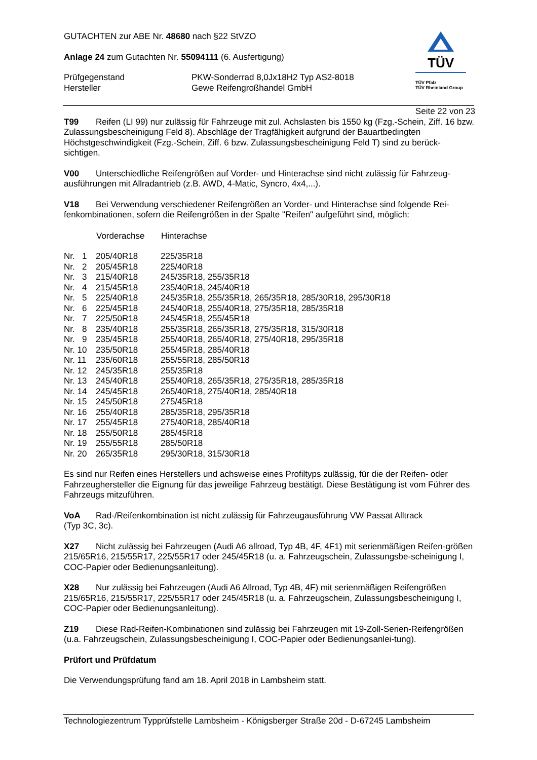TÜV
TÜV Pfalz
TÜV Rheinland Group
GUTACHTEN zur ABE Nr. 48680 nach §22 StVZO
Anlage 24 zum Gutachten Nr. 55094111 (6. Ausfertigung)
| Prüfgegenstand | PKW-Sonderrad 8,0Jx18H2 Typ AS2-8018 |
| Hersteller | Gewe Reifengroßhandel GmbH |
Seite 22 von 23
T99 Reifen (LI 99) nur zulässig für Fahrzeuge mit zul. Achslasten bis 1550 kg (Fzg.-Schein, Ziff. 16 bzw. Zulassungsbescheinigung Feld 8). Abschläge der Tragfähigkeit aufgrund der Bauartbedingten Höchstgeschwindigkeit (Fzg.-Schein, Ziff. 6 bzw. Zulassungsbescheinigung Feld T) sind zu berück-sichtigen.
V00 Unterschiedliche Reifengrößen auf Vorder- und Hinterachse sind nicht zulässig für Fahrzeug-ausführungen mit Allradantrieb (z.B. AWD, 4-Matic, Syncro, 4x4,...).
V18 Bei Verwendung verschiedener Reifengrößen an Vorder- und Hinterachse sind folgende Rei-fenkombinationen, sofern die Reifengrößen in der Spalte "Reifen" aufgeführt sind, möglich:
| | Vorderachse | Hinterachse |
| Nr. 1 | 205/40R18 | 225/35R18 |
| Nr. 2 | 205/45R18 | 225/40R18 |
| Nr. 3 | 215/40R18 | 245/35R18, 255/35R18 |
| Nr. 4 | 215/45R18 | 235/40R18, 245/40R18 |
| Nr. 5 | 225/40R18 | 245/35R18, 255/35R18, 265/35R18, 285/30R18, 295/30R18 |
| Nr. 6 | 225/45R18 | 245/40R18, 255/40R18, 275/35R18, 285/35R18 |
| Nr. 7 | 225/50R18 | 245/45R18, 255/45R18 |
| Nr. 8 | 235/40R18 | 255/35R18, 265/35R18, 275/35R18, 315/30R18 |
| Nr. 9 | 235/45R18 | 255/40R18, 265/40R18, 275/40R18, 295/35R18 |
| Nr. 10 | 235/50R18 | 255/45R18, 285/40R18 |
| Nr. 11 | 235/60R18 | 255/55R18, 285/50R18 |
| Nr. 12 | 245/35R18 | 255/35R18 |
| Nr. 13 | 245/40R18 | 255/40R18, 265/35R18, 275/35R18, 285/35R18 |
| Nr. 14 | 245/45R18 | 265/40R18, 275/40R18, 285/40R18 |
| Nr. 15 | 245/50R18 | 275/45R18 |
| Nr. 16 | 255/40R18 | 285/35R18, 295/35R18 |
| Nr. 17 | 255/45R18 | 275/40R18, 285/40R18 |
| Nr. 18 | 255/50R18 | 285/45R18 |
| Nr. 19 | 255/55R18 | 285/50R18 |
| Nr. 20 | 265/35R18 | 295/30R18, 315/30R18 |
Es sind nur Reifen eines Herstellers und achsweise eines Profiltyps zulässig, für die der Reifen- oder Fahrzeughersteller die Eignung für das jeweilige Fahrzeug bestätigt. Diese Bestätigung ist vom Führer des Fahrzeugs mitzuführen.
VoA Rad-/Reifenkombination ist nicht zulässig für Fahrzeugausführung VW Passat Alltrack
(Typ 3C, 3c).
X27 Nicht zulässig bei Fahrzeugen (Audi A6 allroad, Typ 4B, 4F, 4F1) mit serienmäßigen Reifen-größen 215/65R16, 215/55R17, 225/55R17 oder 245/45R18 (u. a. Fahrzeugschein, Zulassungsbe-scheinigung I, COC-Papier oder Bedienungsanleitung).
X28 Nur zulässig bei Fahrzeugen (Audi A6 Allroad, Typ 4B, 4F) mit serienmäßigen Reifengrößen 215/65R16, 215/55R17, 225/55R17 oder 245/45R18 (u. a. Fahrzeugschein, Zulassungsbescheinigung I, COC-Papier oder Bedienungsanleitung).
Z19 Diese Rad-Reifen-Kombinationen sind zulässig bei Fahrzeugen mit 19-Zoll-Serien-Reifengrößen (u.a. Fahrzeugschein, Zulassungsbescheinigung I, COC-Papier oder Bedienungsanlei-tung).
Prüfort und Prüfdatum
Die Verwendungsprüfung fand am 18. April 2018 in Lambsheim statt.
Technologiezentrum Typprüfstelle Lambsheim - Königsberger Straße 20d - D-67245 Lambsheim